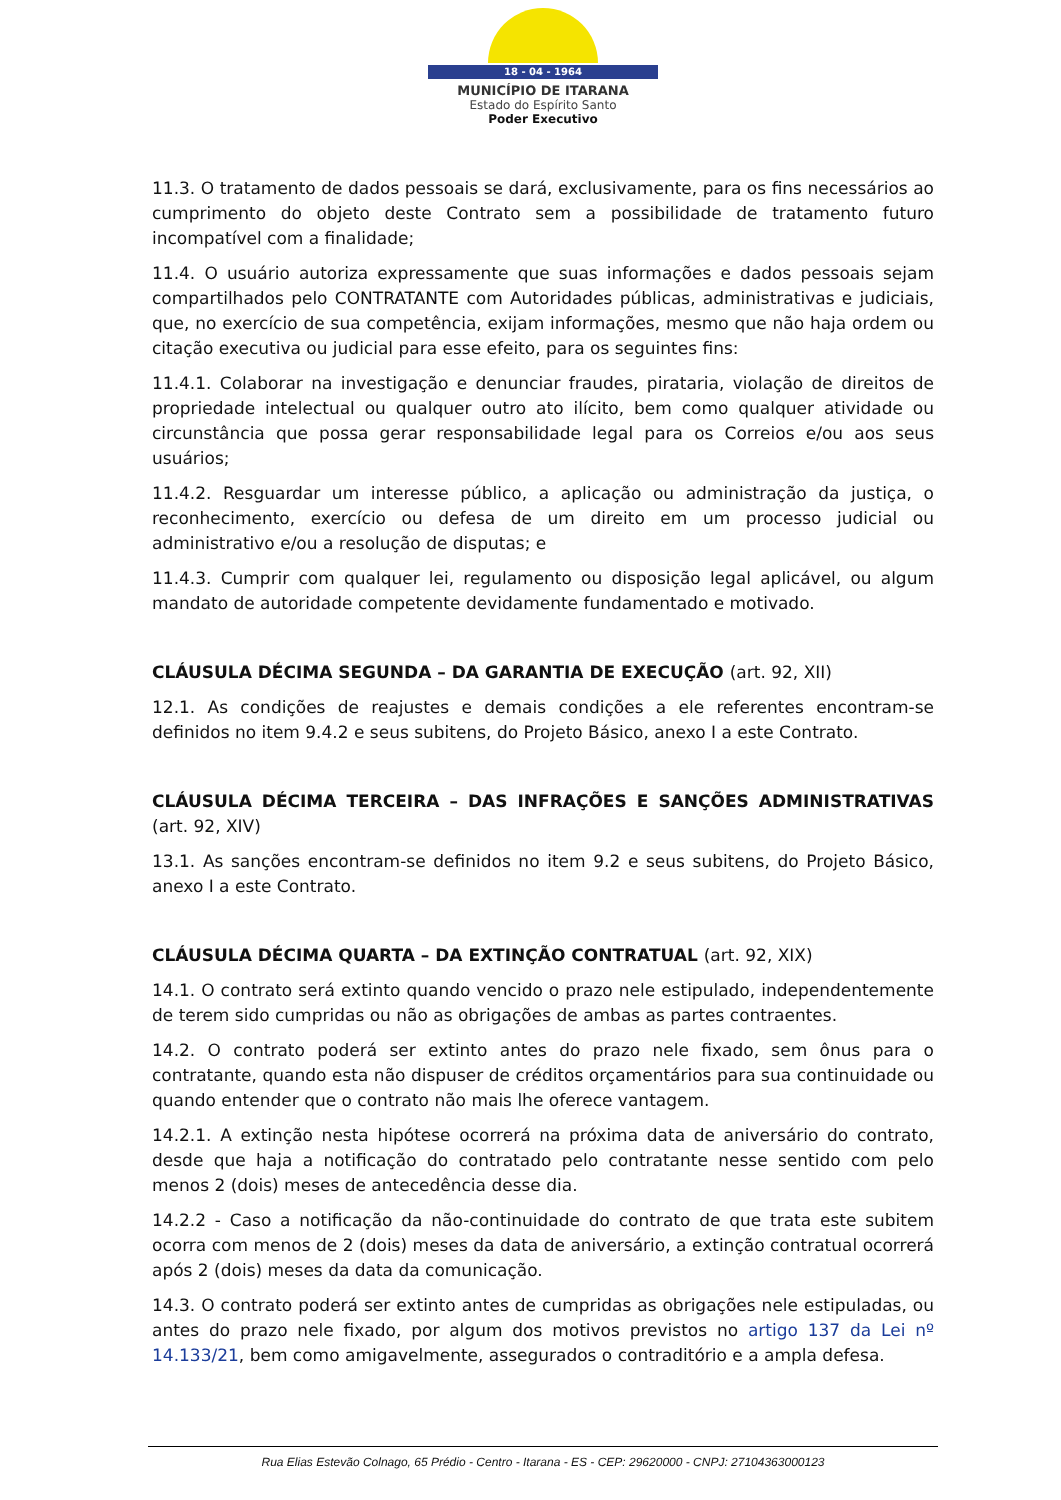18 - 04 - 1964
MUNICÍPIO DE ITARANA
Estado do Espírito Santo
Poder Executivo
11.3. O tratamento de dados pessoais se dará, exclusivamente, para os fins necessários ao cumprimento do objeto deste Contrato sem a possibilidade de tratamento futuro incompatível com a finalidade;
11.4. O usuário autoriza expressamente que suas informações e dados pessoais sejam compartilhados pelo CONTRATANTE com Autoridades públicas, administrativas e judiciais, que, no exercício de sua competência, exijam informações, mesmo que não haja ordem ou citação executiva ou judicial para esse efeito, para os seguintes fins:
11.4.1. Colaborar na investigação e denunciar fraudes, pirataria, violação de direitos de propriedade intelectual ou qualquer outro ato ilícito, bem como qualquer atividade ou circunstância que possa gerar responsabilidade legal para os Correios e/ou aos seus usuários;
11.4.2. Resguardar um interesse público, a aplicação ou administração da justiça, o reconhecimento, exercício ou defesa de um direito em um processo judicial ou administrativo e/ou a resolução de disputas; e
11.4.3. Cumprir com qualquer lei, regulamento ou disposição legal aplicável, ou algum mandato de autoridade competente devidamente fundamentado e motivado.
CLÁUSULA DÉCIMA SEGUNDA – DA GARANTIA DE EXECUÇÃO (art. 92, XII)
12.1. As condições de reajustes e demais condições a ele referentes encontram-se definidos no item 9.4.2 e seus subitens, do Projeto Básico, anexo I a este Contrato.
CLÁUSULA DÉCIMA TERCEIRA – DAS INFRAÇÕES E SANÇÕES ADMINISTRATIVAS (art. 92, XIV)
13.1. As sanções encontram-se definidos no item 9.2 e seus subitens, do Projeto Básico, anexo I a este Contrato.
CLÁUSULA DÉCIMA QUARTA – DA EXTINÇÃO CONTRATUAL (art. 92, XIX)
14.1. O contrato será extinto quando vencido o prazo nele estipulado, independentemente de terem sido cumpridas ou não as obrigações de ambas as partes contraentes.
14.2. O contrato poderá ser extinto antes do prazo nele fixado, sem ônus para o contratante, quando esta não dispuser de créditos orçamentários para sua continuidade ou quando entender que o contrato não mais lhe oferece vantagem.
14.2.1. A extinção nesta hipótese ocorrerá na próxima data de aniversário do contrato, desde que haja a notificação do contratado pelo contratante nesse sentido com pelo menos 2 (dois) meses de antecedência desse dia.
14.2.2 - Caso a notificação da não-continuidade do contrato de que trata este subitem ocorra com menos de 2 (dois) meses da data de aniversário, a extinção contratual ocorrerá após 2 (dois) meses da data da comunicação.
14.3. O contrato poderá ser extinto antes de cumpridas as obrigações nele estipuladas, ou antes do prazo nele fixado, por algum dos motivos previstos no artigo 137 da Lei nº 14.133/21, bem como amigavelmente, assegurados o contraditório e a ampla defesa.
Rua Elias Estevão Colnago, 65 Prédio - Centro - Itarana - ES - CEP: 29620000 - CNPJ: 27104363000123